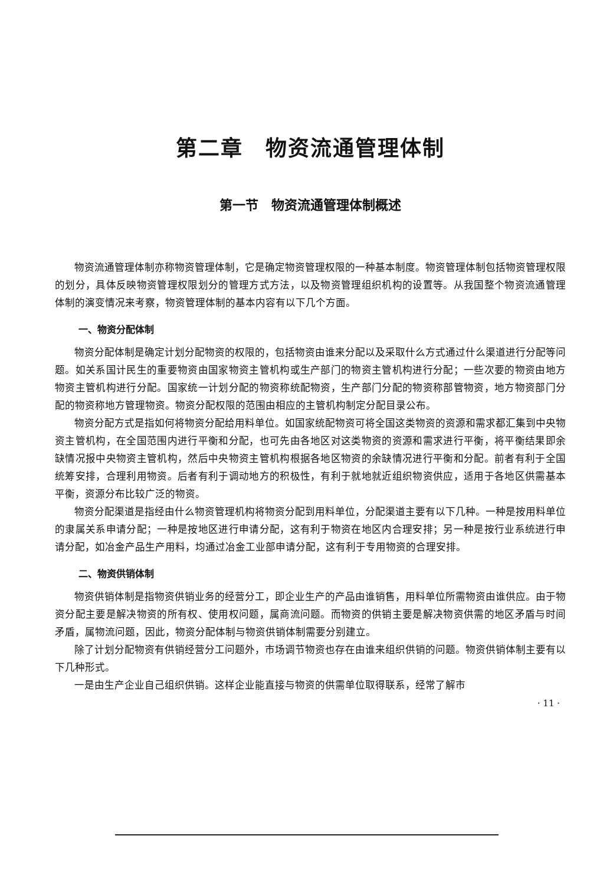第二章　物资流通管理体制
第一节　物资流通管理体制概述
物资流通管理体制亦称物资管理体制，它是确定物资管理权限的一种基本制度。物资管理体制包括物资管理权限的划分，具体反映物资管理权限划分的管理方式方法，以及物资管理组织机构的设置等。从我国整个物资流通管理体制的演变情况来考察，物资管理体制的基本内容有以下几个方面。
一、物资分配体制
物资分配体制是确定计划分配物资的权限的，包括物资由谁来分配以及采取什么方式通过什么渠道进行分配等问题。如关系国计民生的重要物资由国家物资主管机构或生产部门的物资主管机构进行分配；一些次要的物资由地方物资主管机构进行分配。国家统一计划分配的物资称统配物资，生产部门分配的物资称部管物资，地方物资部门分配的物资称地方管理物资。物资分配权限的范围由相应的主管机构制定分配目录公布。
物资分配方式是指如何将物资分配给用料单位。如国家统配物资可将全国这类物资的资源和需求都汇集到中央物资主管机构，在全国范围内进行平衡和分配，也可先由各地区对这类物资的资源和需求进行平衡，将平衡结果即余缺情况报中央物资主管机构，然后中央物资主管机构根据各地区物资的余缺情况进行平衡和分配。前者有利于全国统筹安排，合理利用物资。后者有利于调动地方的积极性，有利于就地就近组织物资供应，适用于各地区供需基本平衡，资源分布比较广泛的物资。
物资分配渠道是指经由什么物资管理机构将物资分配到用料单位，分配渠道主要有以下几种。一种是按用料单位的隶属关系申请分配；一种是按地区进行申请分配，这有利于物资在地区内合理安排；另一种是按行业系统进行申请分配，如冶金产品生产用料，均通过冶金工业部申请分配，这有利于专用物资的合理安排。
二、物资供销体制
物资供销体制是指物资供销业务的经营分工，即企业生产的产品由谁销售，用料单位所需物资由谁供应。由于物资分配主要是解决物资的所有权、使用权问题，属商流问题。而物资的供销主要是解决物资供需的地区矛盾与时间矛盾，属物流问题，因此，物资分配体制与物资供销体制需要分别建立。
除了计划分配物资有供销经营分工问题外，市场调节物资也存在由谁来组织供销的问题。物资供销体制主要有以下几种形式。
一是由生产企业自己组织供销。这样企业能直接与物资的供需单位取得联系，经常了解市
· 11 ·